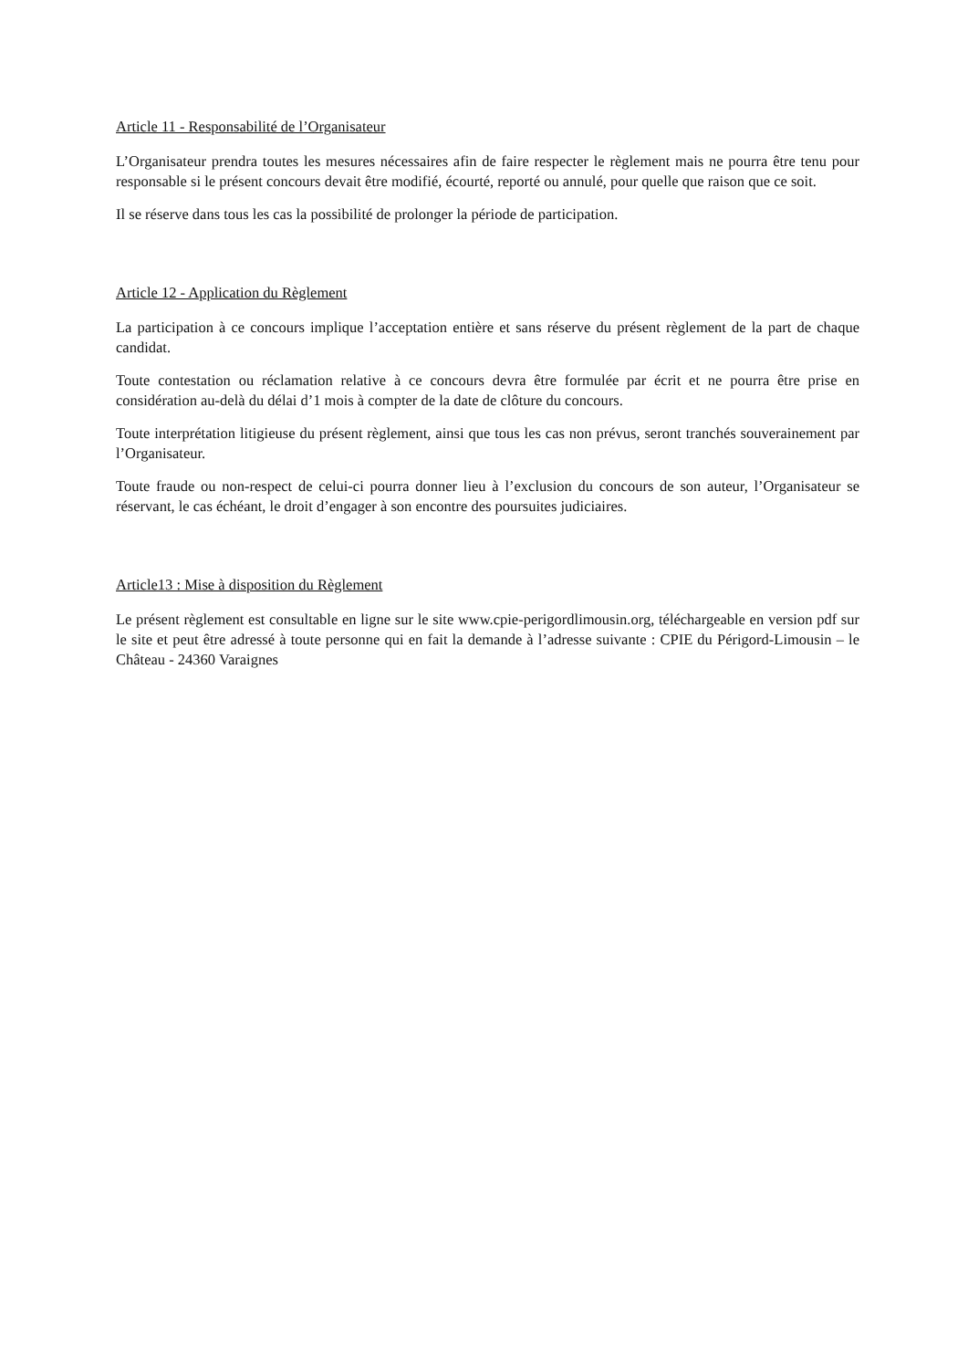Article 11 - Responsabilité de l’Organisateur
L’Organisateur prendra toutes les mesures nécessaires afin de faire respecter le règlement mais ne pourra être tenu pour responsable si le présent concours devait être modifié, écourté, reporté ou annulé, pour quelle que raison que ce soit.
Il se réserve dans tous les cas la possibilité de prolonger la période de participation.
Article 12 - Application du Règlement
La participation à ce concours implique l’acceptation entière et sans réserve du présent règlement de la part de chaque candidat.
Toute contestation ou réclamation relative à ce concours devra être formulée par écrit et ne pourra être prise en considération au-delà du délai d’1 mois à compter de la date de clôture du concours.
Toute interprétation litigieuse du présent règlement, ainsi que tous les cas non prévus, seront tranchés souverainement par l’Organisateur.
Toute fraude ou non-respect de celui-ci pourra donner lieu à l’exclusion du concours de son auteur, l’Organisateur se réservant, le cas échéant, le droit d’engager à son encontre des poursuites judiciaires.
Article13 : Mise à disposition du Règlement
Le présent règlement est consultable en ligne sur le site www.cpie-perigordlimousin.org, téléchargeable en version pdf sur le site et peut être adressé à toute personne qui en fait la demande à l’adresse suivante : CPIE du Périgord-Limousin – le Château - 24360 Varaignes